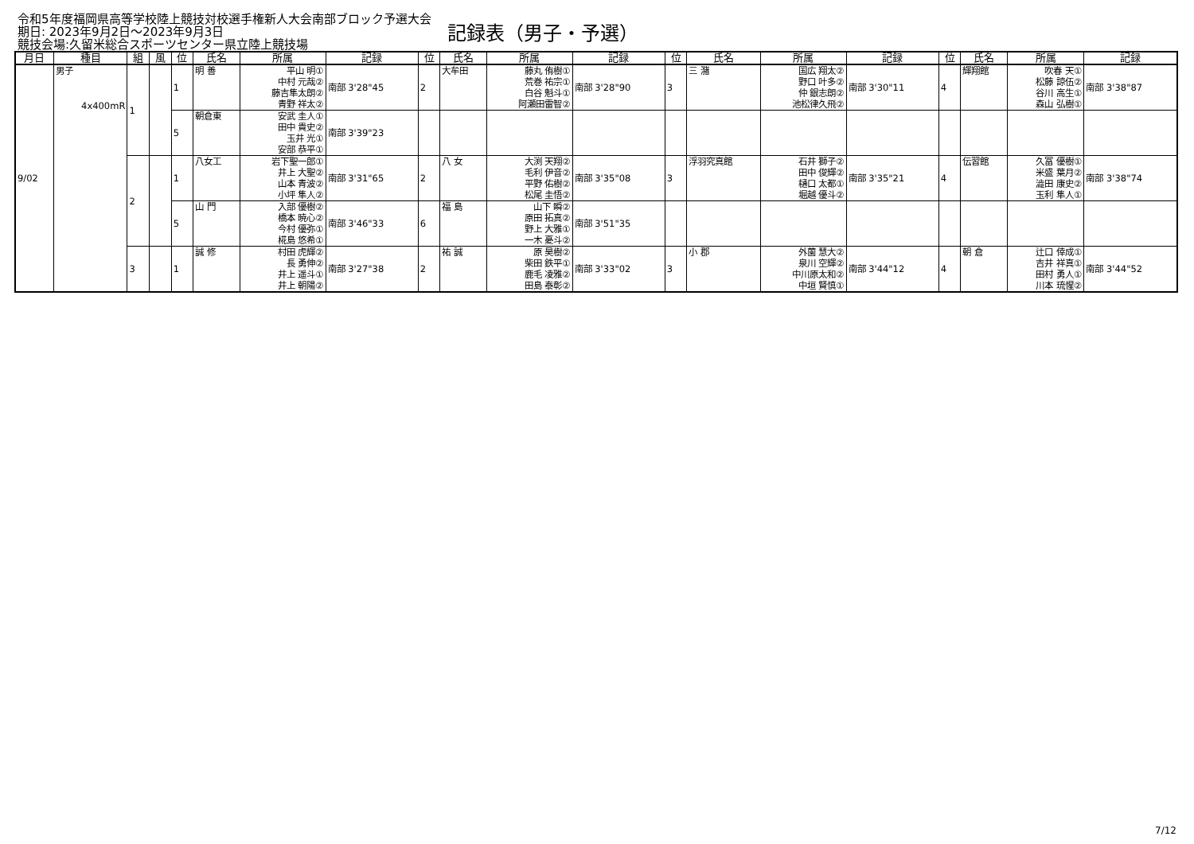令和5年度福岡県高等学校陸上競技対校選手権新人大会南部ブロック予選大会
期日: 2023年9月2日～2023年9月3日
競技会場:久留米総合スポーツセンター県立陸上競技場
記録表（男子・予選）
| 月日 | 種目 | 組 | 風 | 位 | 氏名 | 所属 | 記録 | 位 | 氏名 | 所属 | 記録 | 位 | 氏名 | 所属 | 記録 | 位 | 氏名 | 所属 | 記録 |
| --- | --- | --- | --- | --- | --- | --- | --- | --- | --- | --- | --- | --- | --- | --- | --- | --- | --- | --- | --- |
| 9/02 | 男子 4x400mR | 1 | | 1 | 明 善 | 平山 明① 中村 元哉② 藤吉隼太朗② 青野 祥太② | 南部 3'28"45 | 2 | 大牟田 | 藤丸 侑樹① 荒巻 祐宗① 白谷 魁斗① 阿瀬田雷智② | 南部 3'28"90 | 3 | 三 潴 | 国広 翔太② 野口 叶多② 仲 銀志朗② 池松律久飛② | 南部 3'30"11 | 4 | 輝翔館 | 吹春 天① 松藤 諒伍② 谷川 高生① 森山 弘樹① | 南部 3'38"87 |
| | | | | 5 | 朝倉東 | 安武 圭人① 田中 貴史② 玉井 光① 安部 恭平① | 南部 3'39"23 | | | | | | | | | | | | |
| | | 2 | | 1 | 八女工 | 岩下聖一郎① 井上 大聖② 山本 青波② 小坪 隼人② | 南部 3'31"65 | 2 | 八 女 | 大渕 天翔② 毛利 伊音② 平野 佑樹② 松尾 圭悟② | 南部 3'35"08 | 3 | 浮羽究真館 | 石井 獅子② 田中 俊輝② 樋口 太都① 堀越 優斗② | 南部 3'35"21 | 4 | 伝習館 | 久冨 優樹① 米盛 葉月② 澁田 康史② 玉利 隼人① | 南部 3'38"74 |
| | | | | 5 | 山 門 | 入部 優樹② 橋本 暁心② 今村 優弥① 椛島 悠希① | 南部 3'46"33 | 6 | 福 島 | 山下 瞬② 原田 拓真② 野上 大雅① 一木 憂斗② | 南部 3'51"35 | | | | | | | | |
| | | 3 | | 1 | 誠 修 | 村田 虎輝② 長 勇伸② 井上 遥斗① 井上 朝陽② | 南部 3'27"38 | 2 | 祐 誠 | 原 昊樹② 柴田 鉄平① 鹿毛 凌雅② 田島 泰彰② | 南部 3'33"02 | 3 | 小 郡 | 外薗 慧大② 泉川 空輝② 中川原太和② 中垣 賢慎① | 南部 3'44"12 | 4 | 朝 倉 | 辻口 倖成① 吉井 祥真① 田村 勇人① 川本 琉惺② | 南部 3'44"52 |
7/12